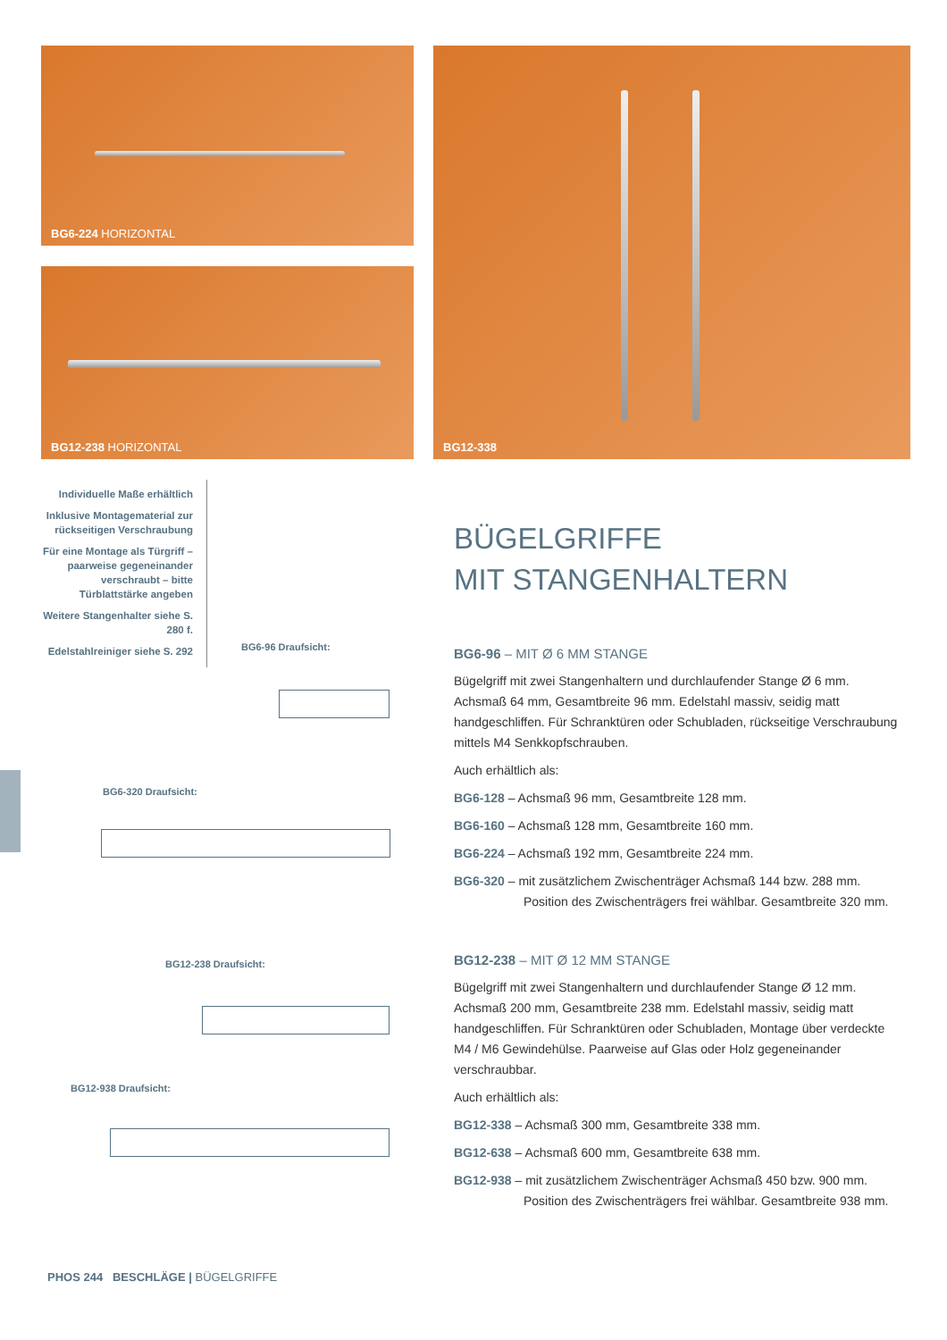BG6-224 HORIZONTAL
BG12-238 HORIZONTAL
BG12-338
Individuelle Maße erhältlich
Inklusive Montagematerial zur rückseitigen Verschraubung
Für eine Montage als Türgriff – paarweise gegeneinander verschraubt – bitte Türblattstärke angeben
Weitere Stangenhalter siehe S. 280 f.
Edelstahlreiniger siehe S. 292
BG6-96 Draufsicht:
BG6-320 Draufsicht:
BG12-238 Draufsicht:
BG12-938 Draufsicht:
BÜGELGRIFFE
MIT STANGENHALTERN
BG6-96 – MIT Ø 6 MM STANGE
Bügelgriff mit zwei Stangenhaltern und durchlaufender Stange Ø 6 mm. Achsmaß 64 mm, Gesamtbreite 96 mm. Edelstahl massiv, seidig matt handgeschliffen. Für Schranktüren oder Schubladen, rückseitige Verschraubung mittels M4 Senkkopfschrauben.
Auch erhältlich als:
BG6-128 – Achsmaß 96 mm, Gesamtbreite 128 mm.
BG6-160 – Achsmaß 128 mm, Gesamtbreite 160 mm.
BG6-224 – Achsmaß 192 mm, Gesamtbreite 224 mm.
BG6-320 – mit zusätzlichem Zwischenträger Achsmaß 144 bzw. 288 mm.
Position des Zwischenträgers frei wählbar. Gesamtbreite 320 mm.
BG12-238 – MIT Ø 12 MM STANGE
Bügelgriff mit zwei Stangenhaltern und durchlaufender Stange Ø 12 mm. Achsmaß 200 mm, Gesamtbreite 238 mm. Edelstahl massiv, seidig matt handgeschliffen. Für Schranktüren oder Schubladen, Montage über verdeckte M4 / M6 Gewindehülse. Paarweise auf Glas oder Holz gegeneinander verschraubbar.
Auch erhältlich als:
BG12-338 – Achsmaß 300 mm, Gesamtbreite 338 mm.
BG12-638 – Achsmaß 600 mm, Gesamtbreite 638 mm.
BG12-938 – mit zusätzlichem Zwischenträger Achsmaß 450 bzw. 900 mm.
Position des Zwischenträgers frei wählbar. Gesamtbreite 938 mm.
PHOS 244 BESCHLÄGE | BÜGELGRIFFE